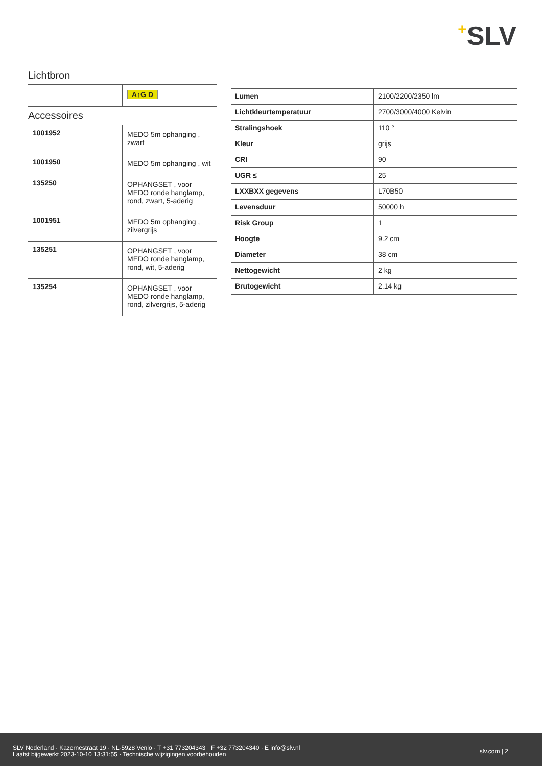+SLV
Lichtbron
| | A↑G D |
Accessoires
| 1001952 | MEDO 5m ophanging , zwart |
| 1001950 | MEDO 5m ophanging , wit |
| 135250 | OPHANGSET , voor MEDO ronde hanglamp, rond, zwart, 5-aderig |
| 1001951 | MEDO 5m ophanging , zilvergrijs |
| 135251 | OPHANGSET , voor MEDO ronde hanglamp, rond, wit, 5-aderig |
| 135254 | OPHANGSET , voor MEDO ronde hanglamp, rond, zilvergrijs, 5-aderig |
| Lumen | 2100/2200/2350 lm |
| Lichtkleurtemperatuur | 2700/3000/4000 Kelvin |
| Stralingshoek | 110 ° |
| Kleur | grijs |
| CRI | 90 |
| UGR ≤ | 25 |
| LXXBXX gegevens | L70B50 |
| Levensduur | 50000 h |
| Risk Group | 1 |
| Hoogte | 9.2 cm |
| Diameter | 38 cm |
| Nettogewicht | 2 kg |
| Brutogewicht | 2.14 kg |
SLV Nederland · Kazernestraat 19 · NL-5928 Venlo · T +31 773204343 · F +32 773204340 · E info@slv.nl
Laatst bijgewerkt 2023-10-10 13:31:55 · Technische wijzigingen voorbehouden
slv.com | 2